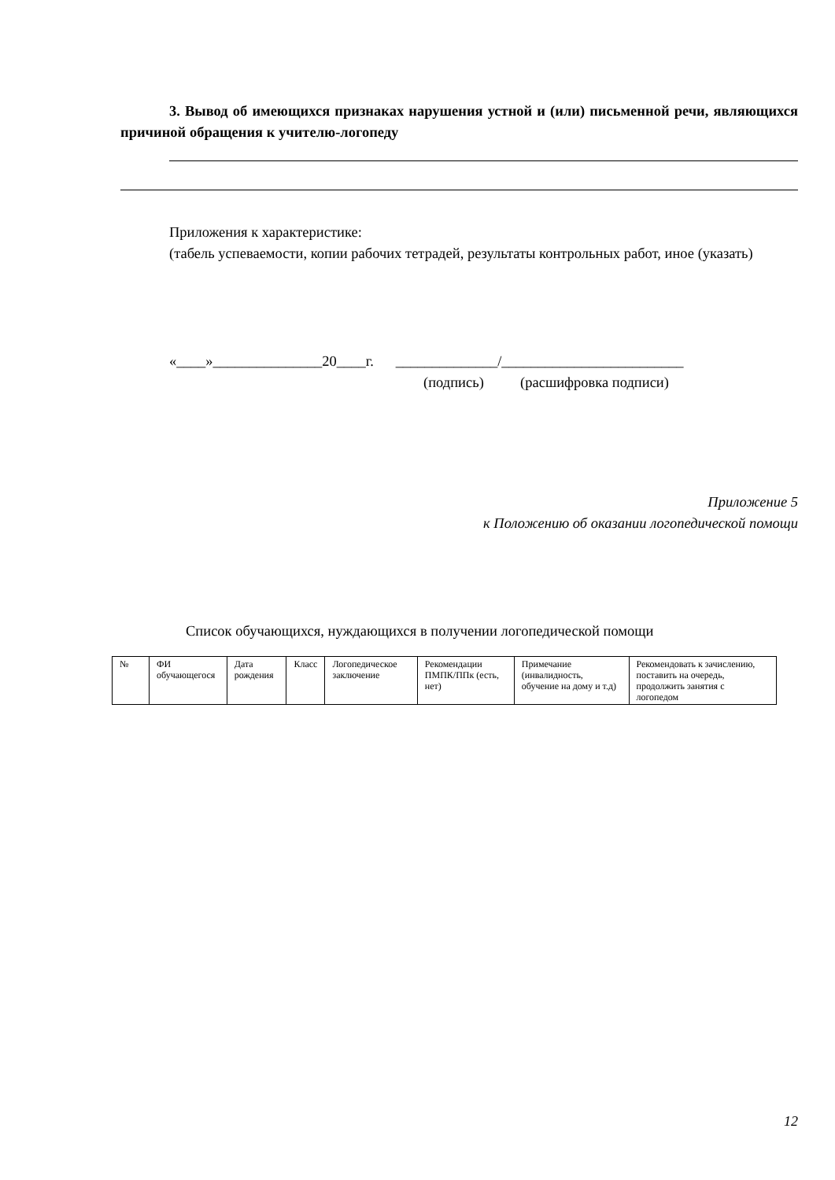3. Вывод об имеющихся признаках нарушения устной и (или) письменной речи, являющихся причиной обращения к учителю-логопеду
Приложения к характеристике:
(табель успеваемости, копии рабочих тетрадей, результаты контрольных работ, иное (указать)
«____»_______________20____г. ______________/_________________________
(подпись) (расшифровка подписи)
Приложение 5
к Положению об оказании логопедической помощи
Список обучающихся, нуждающихся в получении логопедической помощи
| № | ФИ обучающегося | Дата рождения | Класс | Логопедическое заключение | Рекомендации ПМПК/ППк (есть, нет) | Примечание (инвалидность, обучение на дому и т.д) | Рекомендовать к зачислению, поставить на очередь, продолжить занятия с логопедом |
| --- | --- | --- | --- | --- | --- | --- | --- |
12